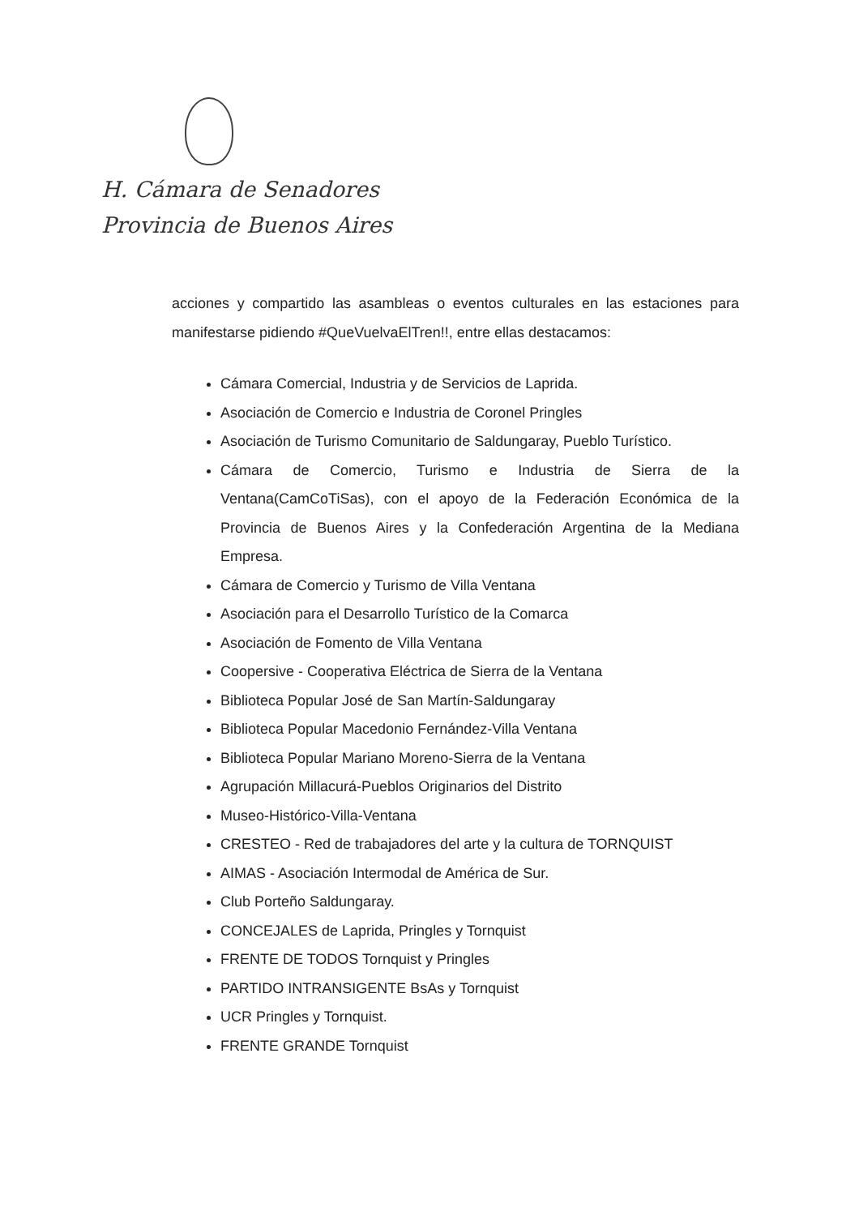H. Cámara de Senadores
Provincia de Buenos Aires
acciones y compartido las asambleas o eventos culturales en las estaciones para manifestarse pidiendo #QueVuelvaElTren!!, entre ellas destacamos:
Cámara Comercial, Industria y de Servicios de Laprida.
Asociación de Comercio e Industria de Coronel Pringles
Asociación de Turismo Comunitario de Saldungaray, Pueblo Turístico.
Cámara de Comercio, Turismo e Industria de Sierra de la Ventana(CamCoTiSas), con el apoyo de la Federación Económica de la Provincia de Buenos Aires y la Confederación Argentina de la Mediana Empresa.
Cámara de Comercio y Turismo de Villa Ventana
Asociación para el Desarrollo Turístico de la Comarca
Asociación de Fomento de Villa Ventana
Coopersive - Cooperativa Eléctrica de Sierra de la Ventana
Biblioteca Popular José de San Martín-Saldungaray
Biblioteca Popular Macedonio Fernández-Villa Ventana
Biblioteca Popular Mariano Moreno-Sierra de la Ventana
Agrupación Millacurá-Pueblos Originarios del Distrito
Museo-Histórico-Villa-Ventana
CRESTEO - Red de trabajadores del arte y la cultura de TORNQUIST
AIMAS - Asociación Intermodal de América de Sur.
Club Porteño Saldungaray.
CONCEJALES de Laprida, Pringles y Tornquist
FRENTE DE TODOS Tornquist y Pringles
PARTIDO INTRANSIGENTE BsAs y Tornquist
UCR Pringles y Tornquist.
FRENTE GRANDE Tornquist